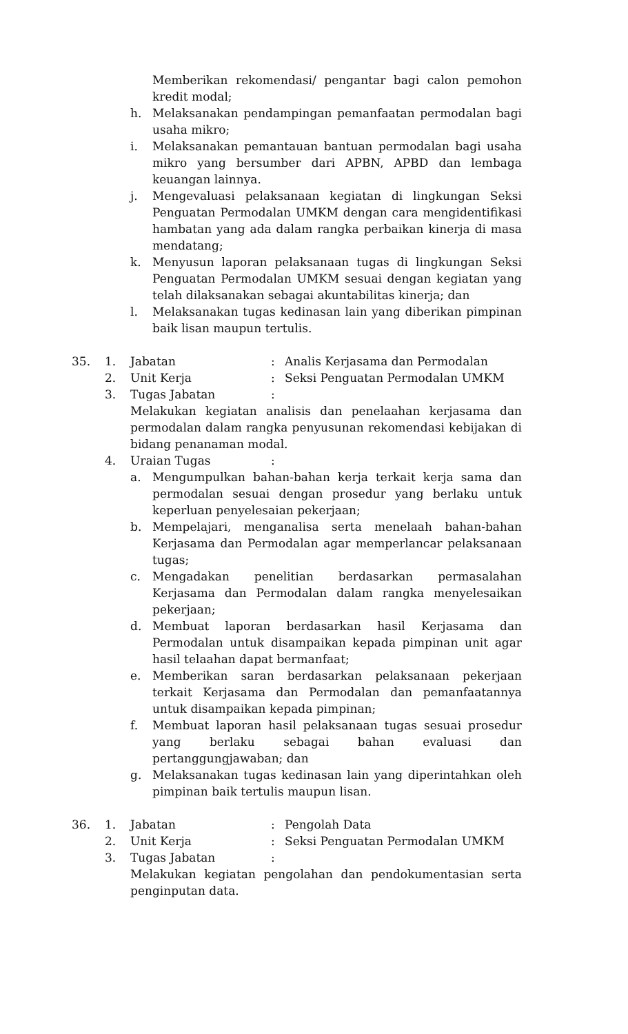Memberikan rekomendasi/ pengantar bagi calon pemohon kredit modal;
h. Melaksanakan pendampingan pemanfaatan permodalan bagi usaha mikro;
i. Melaksanakan pemantauan bantuan permodalan bagi usaha mikro yang bersumber dari APBN, APBD dan lembaga keuangan lainnya.
j. Mengevaluasi pelaksanaan kegiatan di lingkungan Seksi Penguatan Permodalan UMKM dengan cara mengidentifikasi hambatan yang ada dalam rangka perbaikan kinerja di masa mendatang;
k. Menyusun laporan pelaksanaan tugas di lingkungan Seksi Penguatan Permodalan UMKM sesuai dengan kegiatan yang telah dilaksanakan sebagai akuntabilitas kinerja; dan
l. Melaksanakan tugas kedinasan lain yang diberikan pimpinan baik lisan maupun tertulis.
35. 1. Jabatan: Analis Kerjasama dan Permodalan
2. Unit Kerja: Seksi Penguatan Permodalan UMKM
3. Tugas Jabatan:
Melakukan kegiatan analisis dan penelaahan kerjasama dan permodalan dalam rangka penyusunan rekomendasi kebijakan di bidang penanaman modal.
4. Uraian Tugas:
a. Mengumpulkan bahan-bahan kerja terkait kerja sama dan permodalan sesuai dengan prosedur yang berlaku untuk keperluan penyelesaian pekerjaan;
b. Mempelajari, menganalisa serta menelaah bahan-bahan Kerjasama dan Permodalan agar memperlancar pelaksanaan tugas;
c. Mengadakan penelitian berdasarkan permasalahan Kerjasama dan Permodalan dalam rangka menyelesaikan pekerjaan;
d. Membuat laporan berdasarkan hasil Kerjasama dan Permodalan untuk disampaikan kepada pimpinan unit agar hasil telaahan dapat bermanfaat;
e. Memberikan saran berdasarkan pelaksanaan pekerjaan terkait Kerjasama dan Permodalan dan pemanfaatannya untuk disampaikan kepada pimpinan;
f. Membuat laporan hasil pelaksanaan tugas sesuai prosedur yang berlaku sebagai bahan evaluasi dan pertanggungjawaban; dan
g. Melaksanakan tugas kedinasan lain yang diperintahkan oleh pimpinan baik tertulis maupun lisan.
36. 1. Jabatan: Pengolah Data
2. Unit Kerja: Seksi Penguatan Permodalan UMKM
3. Tugas Jabatan:
Melakukan kegiatan pengolahan dan pendokumentasian serta penginputan data.